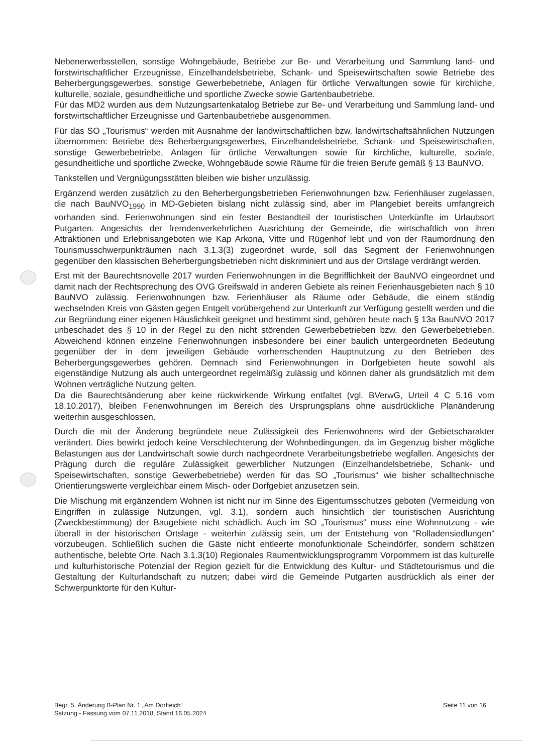Nebenerwerbsstellen, sonstige Wohngebäude, Betriebe zur Be- und Verarbeitung und Sammlung land- und forstwirtschaftlicher Erzeugnisse, Einzelhandelsbetriebe, Schank- und Speisewirtschaften sowie Betriebe des Beherbergungsgewerbes, sonstige Gewerbebetriebe, Anlagen für örtliche Verwaltungen sowie für kirchliche, kulturelle, soziale, gesundheitliche und sportliche Zwecke sowie Gartenbaubetriebe.
Für das MD2 wurden aus dem Nutzungsartenkatalog Betriebe zur Be- und Verarbeitung und Sammlung land- und forstwirtschaftlicher Erzeugnisse und Gartenbaubetriebe ausgenommen.
Für das SO „Tourismus“ werden mit Ausnahme der landwirtschaftlichen bzw. landwirtschaftsähnlichen Nutzungen übernommen: Betriebe des Beherbergungsgewerbes, Einzelhandelsbetriebe, Schank- und Speisewirtschaften, sonstige Gewerbebetriebe, Anlagen für örtliche Verwaltungen sowie für kirchliche, kulturelle, soziale, gesundheitliche und sportliche Zwecke, Wohngebäude sowie Räume für die freien Berufe gemäß § 13 BauNVO.
Tankstellen und Vergnügungsstätten bleiben wie bisher unzulässig.
Ergänzend werden zusätzlich zu den Beherbergungsbetrieben Ferienwohnungen bzw. Ferienhäuser zugelassen, die nach BauNVO<sub>1990</sub> in MD-Gebieten bislang nicht zulässig sind, aber im Plangebiet bereits umfangreich vorhanden sind. Ferienwohnungen sind ein fester Bestandteil der touristischen Unterkünfte im Urlaubsort Putgarten. Angesichts der fremdenverkehrlichen Ausrichtung der Gemeinde, die wirtschaftlich von ihren Attraktionen und Erlebnisangeboten wie Kap Arkona, Vitte und Rügenhof lebt und von der Raumordnung den Tourismusschwerpunkträumen nach 3.1.3(3) zugeordnet wurde, soll das Segment der Ferienwohnungen gegenüber den klassischen Beherbergungsbetrieben nicht diskriminiert und aus der Ortslage verdrängt werden.
Erst mit der Baurechtsnovelle 2017 wurden Ferienwohnungen in die Begrifflichkeit der BauNVO eingeordnet und damit nach der Rechtsprechung des OVG Greifswald in anderen Gebiete als reinen Ferienhausgebieten nach § 10 BauNVO zulässig. Ferienwohnungen bzw. Ferienhäuser als Räume oder Gebäude, die einem ständig wechselnden Kreis von Gästen gegen Entgelt vorübergehend zur Unterkunft zur Verfügung gestellt werden und die zur Begründung einer eigenen Häuslichkeit geeignet und bestimmt sind, gehören heute nach § 13a BauNVO 2017 unbeschadet des § 10 in der Regel zu den nicht störenden Gewerbebetrieben bzw. den Gewerbebetrieben. Abweichend können einzelne Ferienwohnungen insbesondere bei einer baulich untergeordneten Bedeutung gegenüber der in dem jeweiligen Gebäude vorherrschenden Hauptnutzung zu den Betrieben des Beherbergungsgewerbes gehören. Demnach sind Ferienwohnungen in Dorfgebieten heute sowohl als eigenständige Nutzung als auch untergeordnet regelmäßig zulässig und können daher als grundsätzlich mit dem Wohnen verträgliche Nutzung gelten.
Da die Baurechtsänderung aber keine rückwirkende Wirkung entfaltet (vgl. BVerwG, Urteil 4 C 5.16 vom 18.10.2017), bleiben Ferienwohnungen im Bereich des Ursprungsplans ohne ausdrückliche Planänderung weiterhin ausgeschlossen.
Durch die mit der Änderung begründete neue Zulässigkeit des Ferienwohnens wird der Gebietscharakter verändert. Dies bewirkt jedoch keine Verschlechterung der Wohnbedingungen, da im Gegenzug bisher mögliche Belastungen aus der Landwirtschaft sowie durch nachgeordnete Verarbeitungsbetriebe wegfallen. Angesichts der Prägung durch die reguläre Zulässigkeit gewerblicher Nutzungen (Einzelhandelsbetriebe, Schank- und Speisewirtschaften, sonstige Gewerbebetriebe) werden für das SO „Tourismus“ wie bisher schalltechnische Orientierungswerte vergleichbar einem Misch- oder Dorfgebiet anzusetzen sein.
Die Mischung mit ergänzendem Wohnen ist nicht nur im Sinne des Eigentumsschutzes geboten (Vermeidung von Eingriffen in zulässige Nutzungen, vgl. 3.1), sondern auch hinsichtlich der touristischen Ausrichtung (Zweckbestimmung) der Baugebiete nicht schädlich. Auch im SO „Tourismus“ muss eine Wohnnutzung - wie überall in der historischen Ortslage - weiterhin zulässig sein, um der Entstehung von “Rolladensiedlungen“ vorzubeugen. Schließlich suchen die Gäste nicht entleerte monofunktionale Scheindörfer, sondern schätzen authentische, belebte Orte. Nach 3.1.3(10) Regionales Raumentwicklungsprogramm Vorpommern ist das kulturelle und kulturhistorische Potenzial der Region gezielt für die Entwicklung des Kultur- und Städtetourismus und die Gestaltung der Kulturlandschaft zu nutzen; dabei wird die Gemeinde Putgarten ausdrücklich als einer der Schwerpunktorte für den Kultur-
Begr. 5. Änderung B-Plan Nr. 1 „Am Dorfteich“
Satzung - Fassung vom 07.11.2018, Stand 16.05.2024
Seite 11 von 16